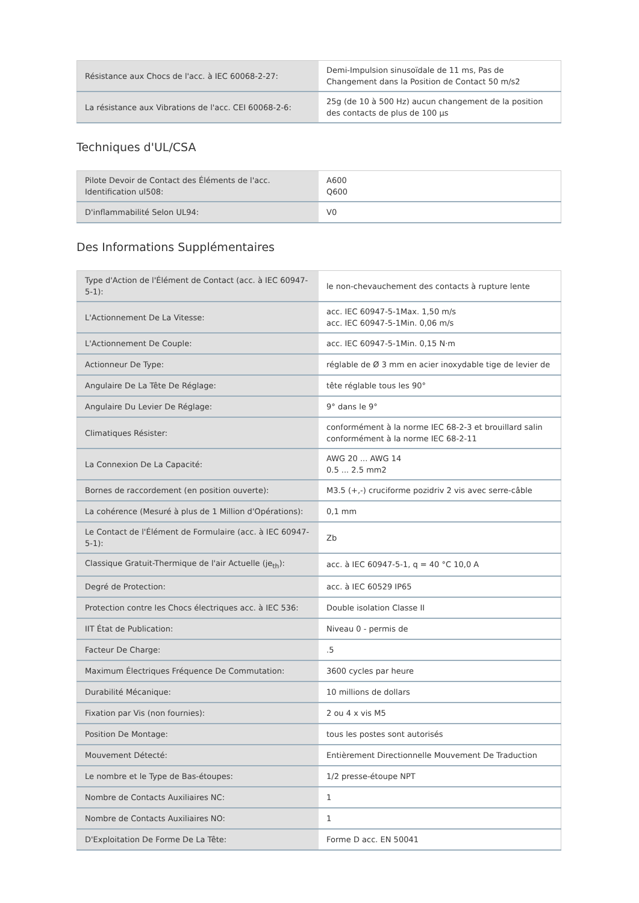| Résistance aux Chocs de l'acc. à IEC 60068-2-27: | Demi-Impulsion sinusoïdale de 11 ms, Pas de Changement dans la Position de Contact 50 m/s2 |
| La résistance aux Vibrations de l'acc. CEI 60068-2-6: | 25g (de 10 à 500 Hz) aucun changement de la position des contacts de plus de 100 µs |
Techniques d'UL/CSA
| Pilote Devoir de Contact des Éléments de l'acc. Identification ul508: | A600 Q600 |
| D'inflammabilité Selon UL94: | V0 |
Des Informations Supplémentaires
| Type d'Action de l'Élément de Contact (acc. à IEC 60947-5-1): | le non-chevauchement des contacts à rupture lente |
| L'Actionnement De La Vitesse: | acc. IEC 60947-5-1Max. 1,50 m/s acc. IEC 60947-5-1Min. 0,06 m/s |
| L'Actionnement De Couple: | acc. IEC 60947-5-1Min. 0,15 N·m |
| Actionneur De Type: | réglable de Ø 3 mm en acier inoxydable tige de levier de |
| Angulaire De La Tête De Réglage: | tête réglable tous les 90° |
| Angulaire Du Levier De Réglage: | 9° dans le 9° |
| Climatiques Résister: | conformément à la norme IEC 68-2-3 et brouillard salin conformément à la norme IEC 68-2-11 |
| La Connexion De La Capacité: | AWG 20 ... AWG 14 0.5 ... 2.5 mm2 |
| Bornes de raccordement (en position ouverte): | M3.5 (+,-) cruciforme pozidriv 2 vis avec serre-câble |
| La cohérence (Mesuré à plus de 1 Million d'Opérations): | 0,1 mm |
| Le Contact de l'Élément de Formulaire (acc. à IEC 60947-5-1): | Zb |
| Classique Gratuit-Thermique de l'air Actuelle (je<sub>th</sub>): | acc. à IEC 60947-5-1, q = 40 °C 10,0 A |
| Degré de Protection: | acc. à IEC 60529 IP65 |
| Protection contre les Chocs électriques acc. à IEC 536: | Double isolation Classe II |
| IIT État de Publication: | Niveau 0 - permis de |
| Facteur De Charge: | .5 |
| Maximum Électriques Fréquence De Commutation: | 3600 cycles par heure |
| Durabilité Mécanique: | 10 millions de dollars |
| Fixation par Vis (non fournies): | 2 ou 4 x vis M5 |
| Position De Montage: | tous les postes sont autorisés |
| Mouvement Détecté: | Entièrement Directionnelle Mouvement De Traduction |
| Le nombre et le Type de Bas-étoupes: | 1/2 presse-étoupe NPT |
| Nombre de Contacts Auxiliaires NC: | 1 |
| Nombre de Contacts Auxiliaires NO: | 1 |
| D'Exploitation De Forme De La Tête: | Forme D acc. EN 50041 |